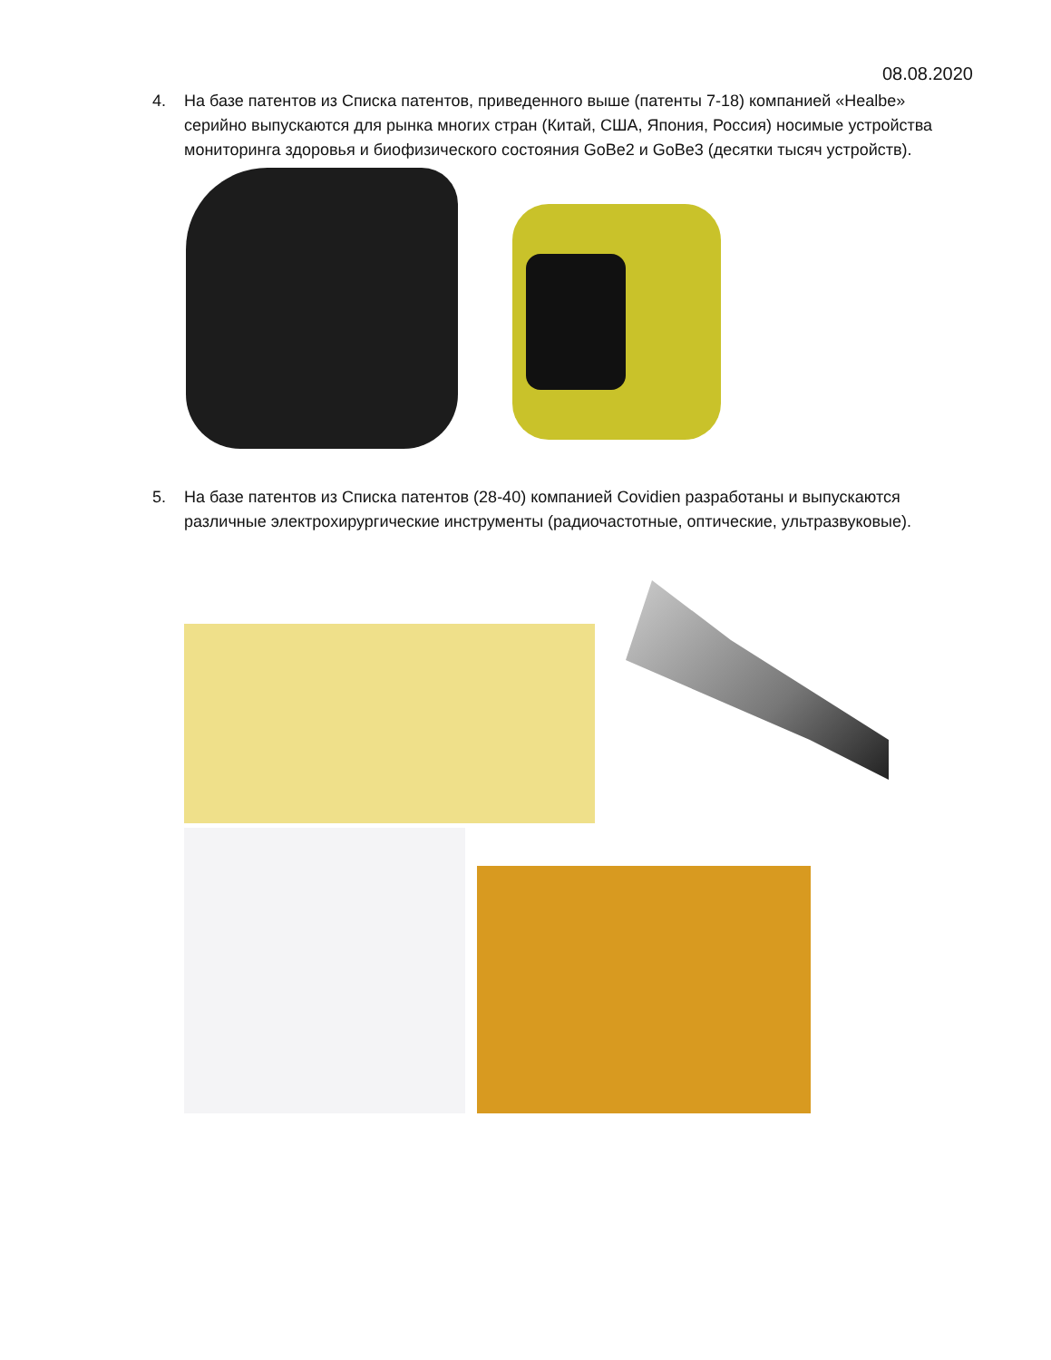08.08.2020
4. На базе патентов из Списка патентов, приведенного выше (патенты 7-18) компанией «Healbe» серийно выпускаются для рынка многих стран (Китай, США, Япония, Россия) носимые устройства мониторинга здоровья и биофизического состояния GoBe2 и GoBe3 (десятки тысяч устройств).
5. На базе патентов из Списка патентов (28-40) компанией Covidien разработаны и выпускаются различные электрохирургические инструменты (радиочастотные, оптические, ультразвуковые).